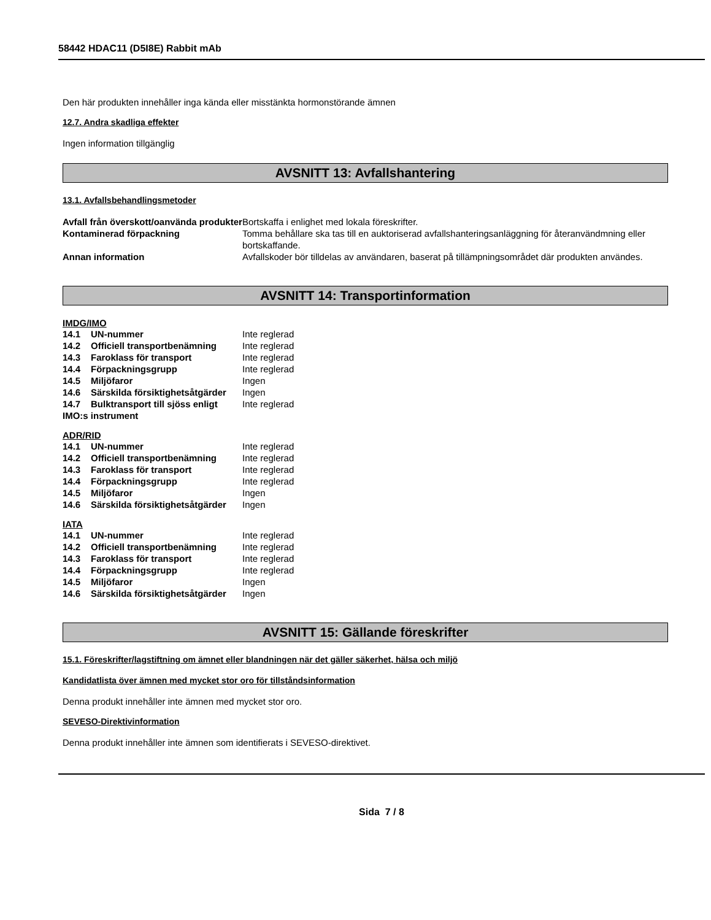58442 HDAC11 (D5I8E) Rabbit mAb
Den här produkten innehåller inga kända eller misstänkta hormonstörande ämnen
12.7. Andra skadliga effekter
Ingen information tillgänglig
AVSNITT 13: Avfallshantering
13.1. Avfallsbehandlingsmetoder
| Avfall från överskott/oanvända produkter | Bortskaffa i enlighet med lokala föreskrifter. |
| Kontaminerad förpackning | Tomma behållare ska tas till en auktoriserad avfallshanteringsanläggning för återanvändmning eller bortskaffande. |
| Annan information | Avfallskoder bör tilldelas av användaren, baserat på tillämpningsområdet där produkten användes. |
AVSNITT 14: Transportinformation
IMDG/IMO
| 14.1 | UN-nummer | Inte reglerad |
| 14.2 | Officiell transportbenämning | Inte reglerad |
| 14.3 | Faroklass för transport | Inte reglerad |
| 14.4 | Förpackningsgrupp | Inte reglerad |
| 14.5 | Miljöfaror | Ingen |
| 14.6 | Särskilda försiktighetsåtgärder | Ingen |
| 14.7 | Bulktransport till sjöss enligt | Inte reglerad |
| IMO:s instrument | | |
ADR/RID
| 14.1 | UN-nummer | Inte reglerad |
| 14.2 | Officiell transportbenämning | Inte reglerad |
| 14.3 | Faroklass för transport | Inte reglerad |
| 14.4 | Förpackningsgrupp | Inte reglerad |
| 14.5 | Miljöfaror | Ingen |
| 14.6 | Särskilda försiktighetsåtgärder | Ingen |
IATA
| 14.1 | UN-nummer | Inte reglerad |
| 14.2 | Officiell transportbenämning | Inte reglerad |
| 14.3 | Faroklass för transport | Inte reglerad |
| 14.4 | Förpackningsgrupp | Inte reglerad |
| 14.5 | Miljöfaror | Ingen |
| 14.6 | Särskilda försiktighetsåtgärder | Ingen |
AVSNITT 15: Gällande föreskrifter
15.1. Föreskrifter/lagstiftning om ämnet eller blandningen när det gäller säkerhet, hälsa och miljö
Kandidatlista över ämnen med mycket stor oro för tillståndsinformation
Denna produkt innehåller inte ämnen med mycket stor oro.
SEVESO-Direktivinformation
Denna produkt innehåller inte ämnen som identifierats i SEVESO-direktivet.
Sida 7 / 8